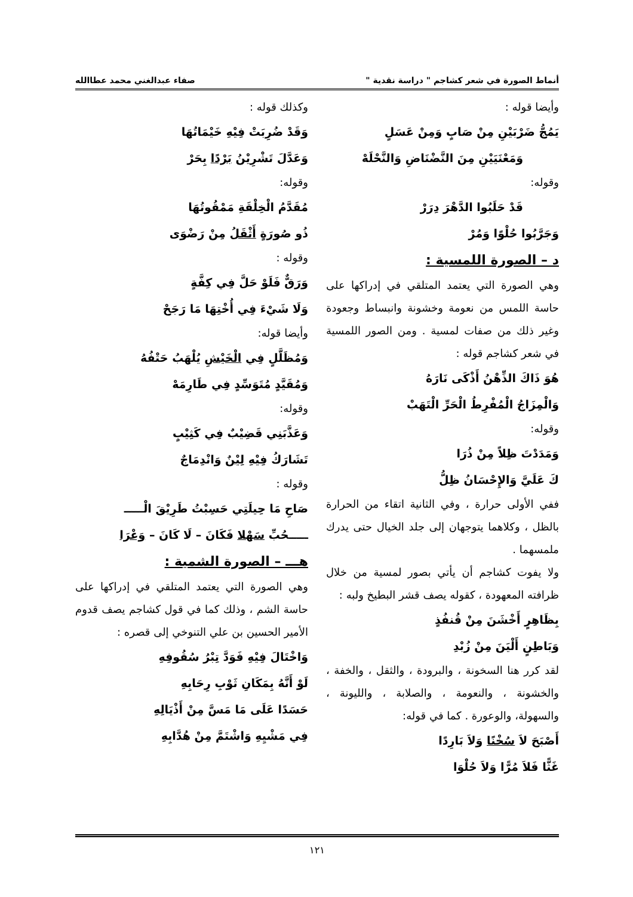أنماط الصورة في شعر كشاجم " دراسة نقدية " صفاء عبدالغني محمد عطاالله
وأيضا قوله :
يَمُجُّ ضَرْبَيْنِ مِنْ صَابٍ وَمِنْ عَسَلٍ
وَمَعْنَيَيْنِ مِنَ النَّضْنَاضِ وَالنَّحْلَهْ
وقوله:
قَدْ حَلَبُوا الدَّهْرَ دِرَرْ
وَجَرَّبُوا حُلْوًا وَمُرْ
د – الصورة اللمسية :
وهي الصورة التي يعتمد المتلقي في إدراكها على حاسة اللمس من نعومة وخشونة وانبساط وجعودة وغير ذلك من صفات لمسية . ومن الصور اللمسية في شعر كشاجم قوله :
هُوَ ذَاكَ الذِّهْنُ أَذْكَى نَارَهُ
وَالْمِزَاجُ الْمُفْرِطُ الْحَرِّ الْتَهَبْ
وقوله:
وَمَدَدْتَ ظِلاً مِنْ ذُرَا
كَ عَلَيَّ وَالإِحْسَانُ ظِلُّ
ففي الأولى حرارة ، وفي الثانية اتقاء من الحرارة بالظل ، وكلاهما يتوجهان إلى جلد الخيال حتى يدرك ملمسهما .
ولا يفوت كشاجم أن يأتي بصور لمسية من خلال ظرافته المعهودة ، كقوله يصف قشر البطيخ ولبه :
بِظَاهِرٍ أَخْشَنَ مِنْ قُنفُذٍ
وَبَاطِنٍ أَلْيَنَ مِنْ زُبْدِ
لقد كرر هنا السخونة ، والبرودة ، والثقل ، والخفة ، والخشونة ، والنعومة ، والصلابة ، والليونة ، والسهولة، والوعورة . كما في قوله:
أَصْبَحَ لاَ سُخْنًا وَلاَ بَارِدًا
غَثًّا فَلاَ مُرًّا وَلاَ حُلْوَا
وكذلك قوله :
وَقَدْ ضُرِبَتْ فِيْهِ خَيْمَاتُهَا
وَعَدَّلَ تَشْرِيْنُ بَرْدًا بِحَرْ
وقوله:
مُقَدَّمُ الْخِلْقَةِ مَمْقُوتُهَا
ذُو صُورَةٍ أَثْقَلُ مِنْ رَضْوَى
وقوله :
وَرَقٌّ فَلَوْ حَلَّ فِي كِفَّةٍ
وَلَا شَيْءَ فِي أُخْتِهَا مَا رَجَحْ
وأيضا قوله:
وَمُظَلَّلٍ فِي الْخَيْشِ يُلْهَبُ حَتْفُهُ
وَمُقَيَّدٍ مُتَوَسِّدٍ فِي طَارِمَهْ
وقوله:
وَعَذَّبَنِي قَضِيْبٌ فِي كَثِيْبٍ
تَشَارَكُ فِيْهِ لِيْنٌ وَانْدِمَاجٌ
وقوله :
صَاحِ مَا حِيلَتِي حَسِبْتُ طَرِيْقَ الْـــــ
ـــــحُبِّ سَهْلا فَكَانَ – لَا كَانَ – وَعْرَا
هـــ – الصورة الشمية :
وهي الصورة التي يعتمد المتلقي في إدراكها على حاسة الشم ، وذلك كما في قول كشاجم يصف قدوم الأمير الحسين بن علي التنوخي إلى قصره :
وَاخْتَالَ فِيْهِ فَوَدَّ تِبْرُ سُقُوفِهِ
لَوْ أَنَّهُ بِمَكَانِ ثَوْبِ رِحَابِهِ
حَسَدًا عَلَى مَا مَسَّ مِنْ أَذْيَالِهِ
فِي مَشْيِهِ وَاشْتَمَّ مِنْ هُدَّابِهِ
١٢١